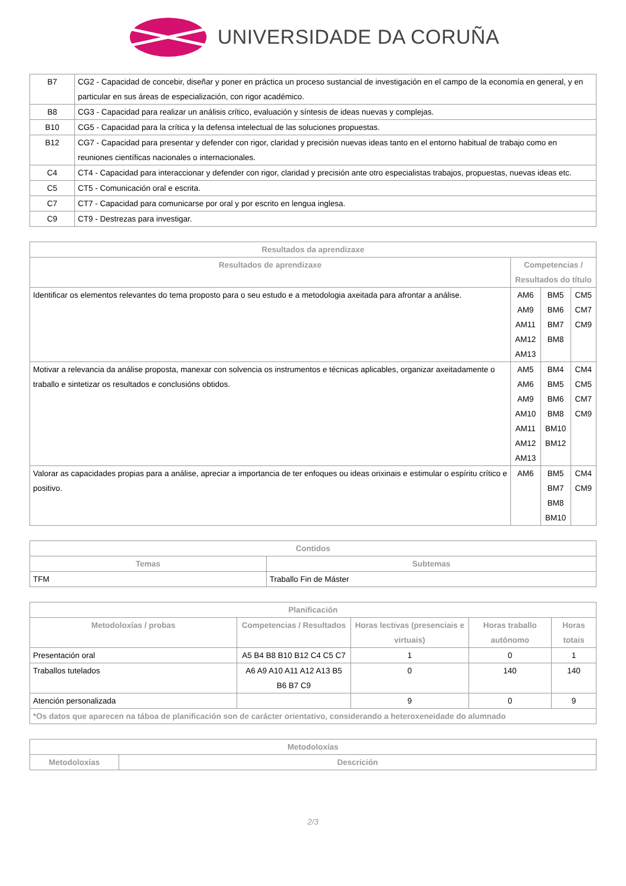UNIVERSIDADE DA CORUÑA
| B7 | CG2 - Capacidad de concebir, diseñar y poner en práctica un proceso sustancial de investigación en el campo de la economía en general, y en particular en sus áreas de especialización, con rigor académico. |
| B8 | CG3 - Capacidad para realizar un análisis crítico, evaluación y síntesis de ideas nuevas y complejas. |
| B10 | CG5 - Capacidad para la crítica y la defensa intelectual de las soluciones propuestas. |
| B12 | CG7 - Capacidad para presentar y defender con rigor, claridad y precisión nuevas ideas tanto en el entorno habitual de trabajo como en reuniones científicas nacionales o internacionales. |
| C4 | CT4 - Capacidad para interaccionar y defender con rigor, claridad y precisión ante otro especialistas trabajos, propuestas, nuevas ideas etc. |
| C5 | CT5 - Comunicación oral e escrita. |
| C7 | CT7 - Capacidad para comunicarse por oral y por escrito en lengua inglesa. |
| C9 | CT9 - Destrezas para investigar. |
| Resultados da aprendizaxe | | | |
| --- | --- | --- | --- |
| Resultados de aprendizaxe | Competencias / Resultados do título | | |
| Identificar os elementos relevantes do tema proposto para o seu estudo e a metodologia axeitada para afrontar a análise. | AM6 AM9 AM11 AM12 AM13 | BM5 BM6 BM7 BM8 | CM5 CM7 CM9 |
| Motivar a relevancia da análise proposta, manexar con solvencia os instrumentos e técnicas aplicables, organizar axeitadamente o traballo e sintetizar os resultados e conclusións obtidos. | AM5 AM6 AM9 AM10 AM11 AM12 AM13 | BM4 BM5 BM6 BM8 BM10 BM12 | CM4 CM5 CM7 CM9 |
| Valorar as capacidades propias para a análise, apreciar a importancia de ter enfoques ou ideas orixinais e estimular o espíritu crítico e positivo. | AM6 | BM5 BM7 BM8 BM10 | CM4 CM9 |
| Contidos | |
| --- | --- |
| Temas | Subtemas |
| TFM | Traballo Fin de Máster |
| Planificación | | | | |
| --- | --- | --- | --- | --- |
| Metodoloxías / probas | Competencias / Resultados | Horas lectivas (presenciais e virtuais) | Horas traballo autónomo | Horas totais |
| Presentación oral | A5 B4 B8 B10 B12 C4 C5 C7 | 1 | 0 | 1 |
| Traballos tutelados | A6 A9 A10 A11 A12 A13 B5 B6 B7 C9 | 0 | 140 | 140 |
| Atención personalizada | | 9 | 0 | 9 |
| *Os datos que aparecen na táboa de planificación son de carácter orientativo, considerando a heteroxeneidade do alumnado | | | | |
| Metodoloxías | |
| --- | --- |
| Metodoloxías | Descrición |
2/3